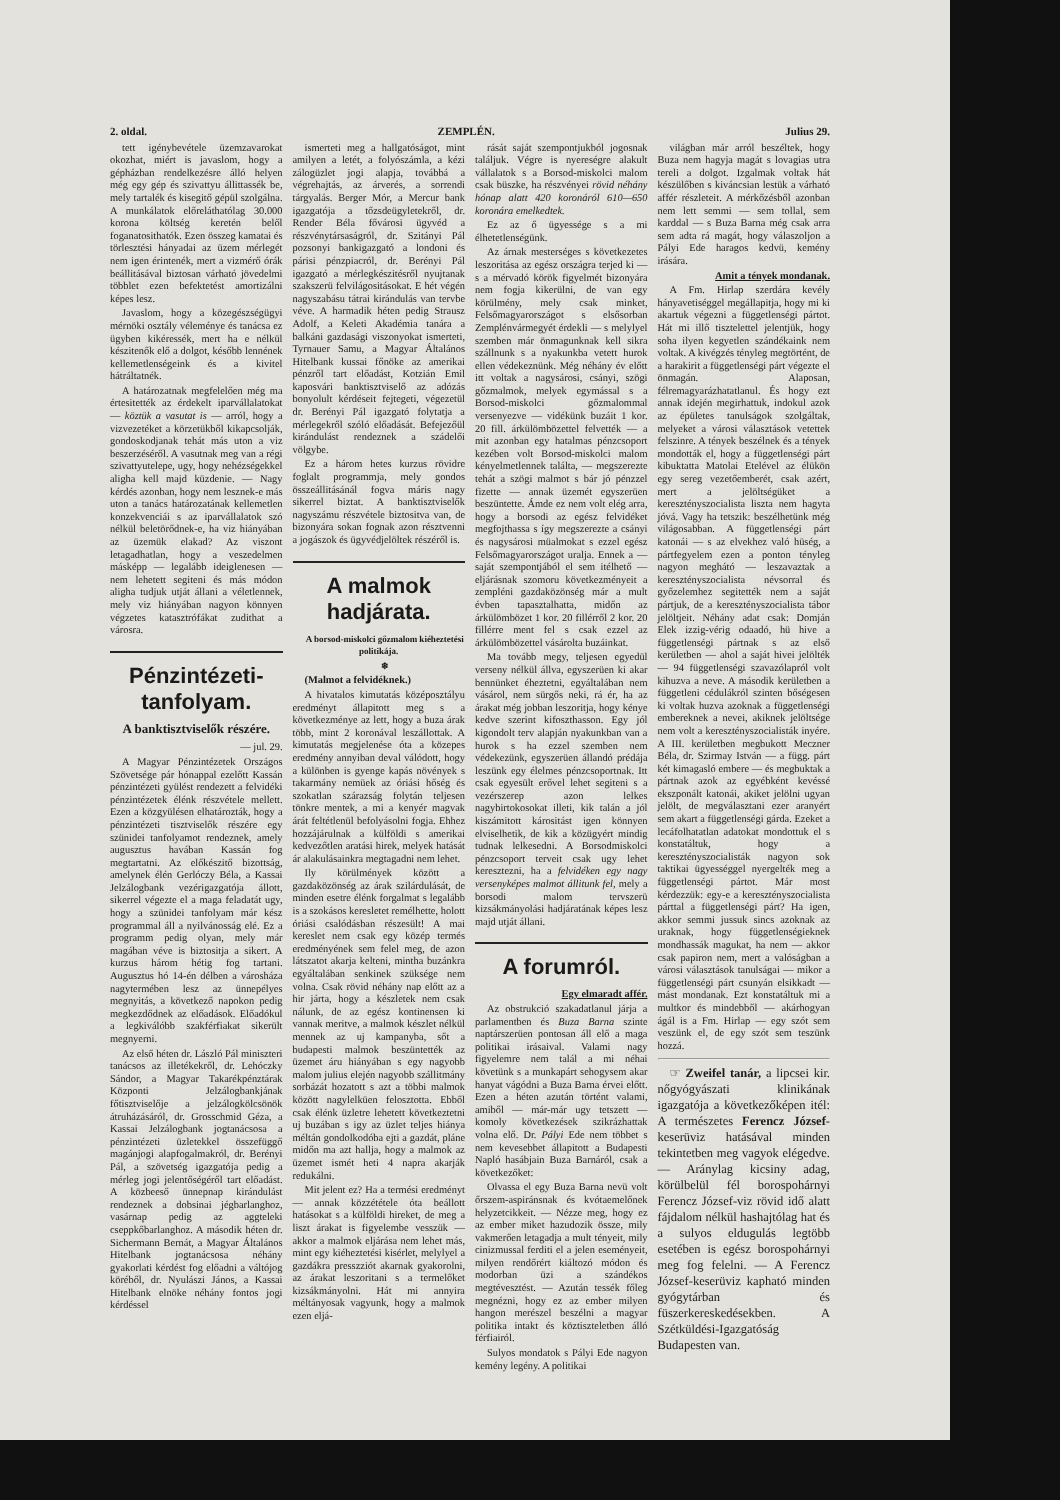2. oldal. ZEMPLÉN. Julius 29.
tett igénybevétele üzemzavarokat okozhat, miért is javaslom, hogy a gépházban rendelkezésre álló helyen még egy gép és szivattyu állittassék be, mely tartalék és kisegitő gépül szolgálna. A munkálatok előreláthatólag 30.000 korona költség keretén belől foganatosithatók. Ezen összeg kamatai és törlesztési hányadai az üzem mérlegét nem igen érintenék, mert a vizmérő órák beállitásával biztosan várható jövedelmi többlet ezen befektetést amortizálni képes lesz.
Javaslom, hogy a közegészségügyi mérnöki osztály véleménye és tanácsa ez ügyben kikéressék, mert ha e nélkül készitenők elő a dolgot, később lennének kellemetlenségeink és a kivitel hátráltatnék.
A határozatnak megfelelően még ma értesitették az érdekelt iparvállalatokat — köztük a vasutat is — arról, hogy a vizvezetéket a körzetükből kikapcsolják, gondoskodjanak tehát más uton a viz beszerzéséről. A vasutnak meg van a régi szivattyutelepe, ugy, hogy nehézségekkel aligha kell majd küzdenie. — Nagy kérdés azonban, hogy nem lesznek-e más uton a tanács határozatának kellemetlen konzekvenciái s az iparvállalatok szó nélkül beletörődnek-e, ha viz hiányában az üzemük elakad? Az viszont letagadhatlan, hogy a veszedelmen másképp — legalább ideiglenesen — nem lehetett segiteni és más módon aligha tudjuk utját állani a véletlennek, mely viz hiányában nagyon könnyen végzetes katasztrófákat zudithat a városra.
Pénzintézeti- tanfolyam.
A banktisztviselők részére.
— jul. 29.
A Magyar Pénzintézetek Országos Szövetsége pár hónappal ezelőtt Kassán pénzintézeti gyülést rendezett a felvidéki pénzintézetek élénk részvétele mellett. Ezen a közgyülésen elhatározták, hogy a pénzintézeti tisztviselők részére egy szünidei tanfolyamot rendeznek, amely augusztus havában Kassán fog megtartatni. Az előkészitő bizottság, amelynek élén Gerlóczy Béla, a Kassai Jelzálogbank vezérigazgatója állott, sikerrel végezte el a maga feladatát ugy, hogy a szünidei tanfolyam már kész programmal áll a nyilvánosság elé. Ez a programm pedig olyan, mely már magában véve is biztositja a sikert. A kurzus három hétig fog tartani. Augusztus hó 14-én délben a városháza nagytermében lesz az ünnepélyes megnyitás, a következő napokon pedig megkezdődnek az előadások. Előadókul a legkiválóbb szakférfiakat sikerült megnyerni.
Az első héten dr. László Pál miniszteri tanácsos az illetékekről, dr. Lehóczky Sándor, a Magyar Takarékpénztárak Központi Jelzálogbankjának főtisztviselője a jelzálogkölcsönök átruházásáról, dr. Grosschmid Géza, a Kassai Jelzálogbank jogtanácsosa a pénzintézeti üzletekkel összefüggő magánjogi alapfogalmakról, dr. Berényi Pál, a szövetség igazgatója pedig a mérleg jogi jelentőségéről tart előadást. A közbeeső ünnepnap kirándulást rendeznek a dobsinai jégbarlanghoz, vasárnap pedig az aggteleki cseppkőbarlanghoz. A második héten dr. Sichermann Bernát, a Magyar Általános Hitelbank jogtanácsosa néhány gyakorlati kérdést fog előadni a váltójog köréből, dr. Nyulászi János, a Kassai Hitelbank elnöke néhány fontos jogi kérdéssel
ismerteti meg a hallgatóságot, mint amilyen a letét, a folyószámla, a kézi zálogüzlet jogi alapja, továbbá a végrehajtás, az árverés, a sorrendi tárgyalás. Berger Mór, a Mercur bank igazgatója a tőzsdeügyletekről, dr. Render Béla fővárosi ügyvéd a részvénytársaságról, dr. Szitányi Pál pozsonyi bankigazgató a londoni és párisi pénzpiacról, dr. Berényi Pál igazgató a mérlegkészitésről nyujtanak szakszerü felvilágositásokat. E hét végén nagyszabásu tátrai kirándulás van tervbe véve. A harmadik héten pedig Strausz Adolf, a Keleti Akadémia tanára a balkáni gazdasági viszonyokat ismerteti, Tyrnauer Samu, a Magyar Általános Hitelbank kussai főnöke az amerikai pénzről tart előadást, Kotzián Emil kaposvári banktisztviselő az adózás bonyolult kérdéseit fejtegeti, végezetül dr. Berényi Pál igazgató folytatja a mérlegekről szóló előadását. Befejezőül kirándulást rendeznek a szádelői völgybe.
Ez a három hetes kurzus rövidre foglalt programmja, mely gondos összeállitásánál fogva máris nagy sikerrel biztat. A banktisztviselők nagyszámu részvétele biztositva van, de bizonyára sokan fognak azon résztvenni a jogászok és ügyvédjelöltek részéről is.
A malmok hadjárata.
A borsod-miskolci gőzmalom kiéheztetési politikája.
❄
(Malmot a felvidéknek.)
A hivatalos kimutatás középosztályu eredményt állapitott meg s a következménye az lett, hogy a buza árak több, mint 2 koronával leszállottak. A kimutatás megjelenése óta a közepes eredmény annyiban deval válódott, hogy a különben is gyenge kapás növények s takarmány nemüek az óriási hőség és szokatlan szárazság folytán teljesen tönkre mentek, a mi a kenyér magvak árát feltétlenül befolyásolni fogja. Ehhez hozzájárulnak a külföldi s amerikai kedvezőtlen aratási hirek, melyek hatását ár alakulásainkra megtagadni nem lehet.
Ily körülmények között a gazdaközönség az árak szilárdulását, de minden esetre élénk forgalmat s legalább is a szokásos keresletet remélhette, holott óriási csalódásban részesült! A mai kereslet nem csak egy közép termés eredményének sem felel meg, de azon látszatot akarja kelteni, mintha buzánkra egyáltalában senkinek szüksége nem volna. Csak rövid néhány nap előtt az a hir járta, hogy a készletek nem csak nálunk, de az egész kontinensen ki vannak meritve, a malmok készlet nélkül mennek az uj kampanyba, sőt a budapesti malmok beszüntették az üzemet áru hiányában s egy nagyobb malom julius elején nagyobb szállitmány sorbázát hozatott s azt a többi malmok között nagylelküen felosztotta. Ebből csak élénk üzletre lehetett következtetni uj buzában s igy az üzlet teljes hiánya méltán gondolkodóba ejti a gazdát, pláne midőn ma azt hallja, hogy a malmok az üzemet ismét heti 4 napra akarják redukálni.
Mit jelent ez? Ha a termési eredményt — annak közzététele óta beállott hatásokat s a külföldi hireket, de meg a liszt árakat is figyelembe vesszük — akkor a malmok eljárása nem lehet más, mint egy kiéheztetési kisérlet, melylyel a gazdákra presszziót akarnak gyakorolni, az árakat leszoritani s a termelőket kizsákmányolni. Hát mi annyira méltányosak vagyunk, hogy a malmok ezen eljá-
rását saját szempontjukból jogosnak találjuk. Végre is nyereségre alakult vállalatok s a Borsod-miskolci malom csak büszke, ha részvényei rövid néhány hónap alatt 420 koronáról 610—650 koronára emelkedtek.
Ez az ő ügyessége s a mi élhetetlenségünk.
Az árnak mesterséges s következetes leszoritása az egész országra terjed ki — s a mérvadó körök figyelmét bizonyára nem fogja kikerülni, de van egy körülmény, mely csak minket, Felsőmagyarországot s elsősorban Zemplénvármegyét érdekli — s melylyel szemben már önmagunknak kell sikra szállnunk s a nyakunkba vetett hurok ellen védekeznünk. Még néhány év előtt itt voltak a nagysárosi, csányi, szögi gőzmalmok, melyek egymással s a Borsod-miskolci gőzmalommal versenyezve — vidékünk buzáit 1 kor. 20 fill. árkülömbözettel felvették — a mit azonban egy hatalmas pénzcsoport kezében volt Borsod-miskolci malom kényelmetlennek találta, — megszerezte tehát a szögi malmot s bár jó pénzzel fizette — annak üzemét egyszerüen beszüntette. Ámde ez nem volt elég arra, hogy a borsodi az egész felvidéket megfojthassa s így megszerezte a csányi és nagysárosi müalmokat s ezzel egész Felsőmagyarországot uralja. Ennek a — saját szempontjából el sem itélhető — eljárásnak szomoru következményeit a zempléni gazdaközönség már a mult évben tapasztalhatta, midőn az árkülömbözet 1 kor. 20 fillérről 2 kor. 20 fillérre ment fel s csak ezzel az árkülömbözettel vásárolta buzáinkat.
Ma tovább megy, teljesen egyedül verseny nélkül állva, egyszerüen ki akar bennünket éheztetni, egyáltalában nem vásárol, nem sürgős neki, rá ér, ha az árakat még jobban leszoritja, hogy kénye kedve szerint kifoszthasson. Egy jól kigondolt terv alapján nyakunkban van a hurok s ha ezzel szemben nem védekezünk, egyszerüen állandó prédája leszünk egy élelmes pénzcsoportnak. Itt csak egyesült erővel lehet segiteni s a vezérszerep azon lelkes nagybirtokosokat illeti, kik talán a jól kiszámitott kárositást igen könnyen elviselhetik, de kik a közügyért mindig tudnak lelkesedni. A Borsodmiskolci pénzcsoport terveit csak ugy lehet keresztezni, ha a felvidéken egy nagy versenyképes malmot állitunk fel, mely a borsodi malom tervszerü kizsákmányolási hadjáratának képes lesz majd utját állani.
A forumról.
Egy elmaradt affér.
Az obstrukció szakadatlanul járja a parlamentben és Buza Barna szinte naptárszerüen pontosan áll elő a maga politikai irásaival. Valami nagy figyelemre nem talál a mi néhai követünk s a munkapárt sehogysem akar hanyat vágódni a Buza Barna érvei előtt. Ezen a héten azután történt valami, amiből — már-már ugy tetszett — komoly következések szikrázhattak volna elő. Dr. Pályi Ede nem többet s nem kevesebbet állapitott a Budapesti Napló hasábjain Buza Barnáról, csak a következőket:
Olvassa el egy Buza Barna nevü volt őrszem-aspiránsnak és kvótaemelőnek helyzetcikkeit. — Nézze meg, hogy ez az ember miket hazudozik össze, mily vakmerően letagadja a mult tényeit, mily cinizmussal ferditi el a jelen eseményeit, milyen rendőrért kiáltozó módon és modorban üzi a szándékos megtévesztést. — Azután tessék főleg megnézni, hogy ez az ember milyen hangon merészel beszélni a magyar politika intakt és köztiszteletben álló férfiairól.
Sulyos mondatok s Pályi Ede nagyon kemény legény. A politikai
világban már arról beszéltek, hogy Buza nem hagyja magát s lovagias utra tereli a dolgot. Izgalmak voltak hát készülőben s kiváncsian lestük a várható affér részleteit. A mérkőzésből azonban nem lett semmi — sem tollal, sem karddal — s Buza Barna még csak arra sem adta rá magát, hogy válaszoljon a Pályi Ede haragos kedvü, kemény irására.
Amit a tények mondanak.
A Fm. Hirlap szerdára kevély hányavetiséggel megállapitja, hogy mi ki akartuk végezni a függetlenségi pártot. Hát mi illő tisztelettel jelentjük, hogy soha ilyen kegyetlen szándékaink nem voltak. A kivégzés tényleg megtörtént, de a harakirit a függetlenségi párt végezte el önmagán. Alaposan, félremagyarázhatatlanul. És hogy ezt annak idején megirhattuk, indokul azok az épületes tanulságok szolgáltak, melyeket a városi választások vetettek felszinre. A tények beszélnek és a tények mondották el, hogy a függetlenségi párt kibuktatta Matolai Etelével az élükön egy sereg vezetőemberét, csak azért, mert a jelöltségüket a keresztényszocialista liszta nem hagyta jóvá. Vagy ha tetszik: beszélhetünk még világosabban. A függetlenségi párt katonái — s az elvekhez való hüség, a pártfegyelem ezen a ponton tényleg nagyon meghátó — leszavaztak a keresztényszocialista névsorral és győzelemhez segitették nem a saját pártjuk, de a keresztényszocialista tábor jelöltjeit. Néhány adat csak: Domján Elek izzig-vérig odaadó, hü hive a függetlenségi pártnak s az első kerületben — ahol a saját hivei jelölték — 94 függetlenségi szavazólapról volt kihuzva a neve. A második kerületben a függetleni cédulákról szinten bőségesen ki voltak huzva azoknak a függetlenségi embereknek a nevei, akiknek jelöltsége nem volt a keresztényszocialisták inyére. A III. kerületben megbukott Meczner Béla, dr. Szirmay István — a függ. párt két kimagasló embere — és megbuktak a pártnak azok az egyébként kevéssé ekszponált katonái, akiket jelölni ugyan jelölt, de megválasztani ezer aranyért sem akart a függetlenségi gárda. Ezeket a lecáfolhatatlan adatokat mondottuk el s konstatáltuk, hogy a keresztényszocialisták nagyon sok taktikai ügyességgel nyergelték meg a függetlenségi pártot. Már most kérdezzük: egy-e a keresztényszocialista párttal a függetlenségi párt? Ha igen, akkor semmi jussuk sincs azoknak az uraknak, hogy függetlenségieknek mondhassák magukat, ha nem — akkor csak papiron nem, mert a valóságban a városi választások tanulságai — mikor a függetlenségi párt csunyán elsikkadt — mást mondanak. Ezt konstatáltuk mi a multkor és mindebből — akárhogyan ágál is a Fm. Hirlap — egy szót sem veszünk el, de egy szót sem teszünk hozzá.
☞ Zweifel tanár, a lipcsei kir. nőgyógyászati klinikának igazgatója a következőképen itél: A természetes Ferencz József-keserüviz hatásával minden tekintetben meg vagyok elégedve. — Aránylag kicsiny adag, körülbelül fél borospohárnyi Ferencz József-viz rövid idő alatt fájdalom nélkül hashajtólag hat és a sulyos eldugulás legtöbb esetében is egész borospohárnyi meg fog felelni. — A Ferencz József-keserüviz kapható minden gyógytárban és füszerkereskedésekben. A Szétküldési-Igazgatóság Budapesten van.